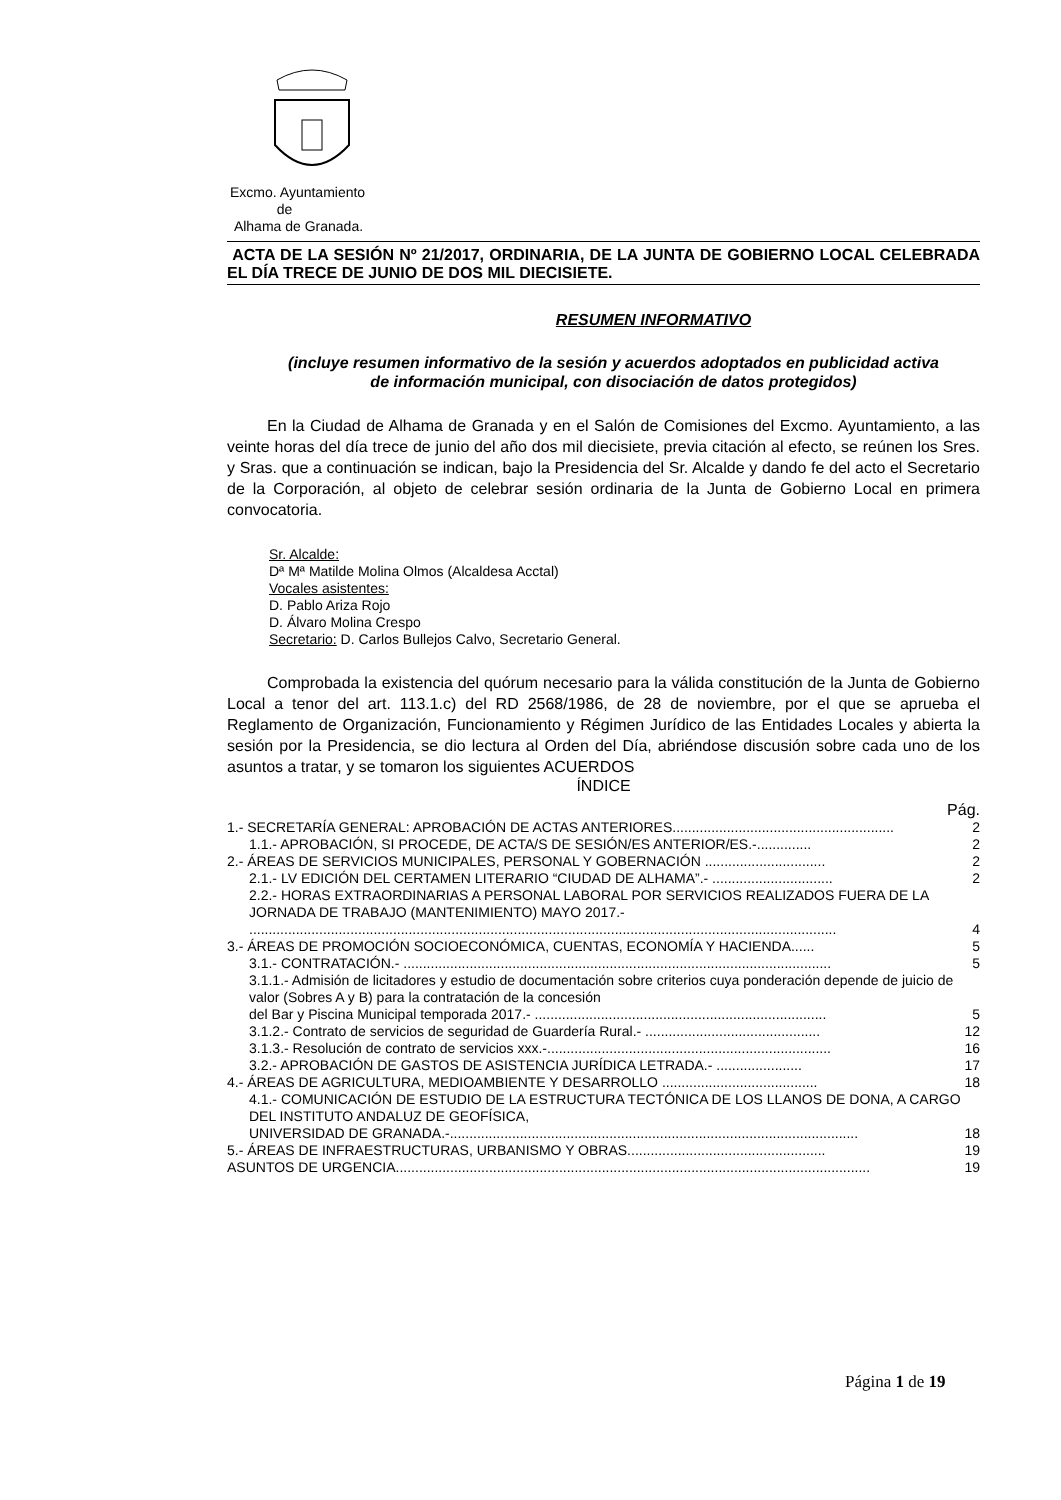Excmo. Ayuntamiento
de
Alhama de Granada.
ACTA DE LA SESIÓN Nº 21/2017, ORDINARIA, DE LA JUNTA DE GOBIERNO LOCAL CELEBRADA EL DÍA TRECE DE JUNIO DE DOS MIL DIECISIETE.
RESUMEN INFORMATIVO
(incluye resumen informativo de la sesión y acuerdos adoptados en publicidad activa de información municipal, con disociación de datos protegidos)
En la Ciudad de Alhama de Granada y en el Salón de Comisiones del Excmo. Ayuntamiento, a las veinte horas del día trece de junio del año dos mil diecisiete, previa citación al efecto, se reúnen los Sres. y Sras. que a continuación se indican, bajo la Presidencia del Sr. Alcalde y dando fe del acto el Secretario de la Corporación, al objeto de celebrar sesión ordinaria de la Junta de Gobierno Local en primera convocatoria.
Sr. Alcalde:
Dª Mª Matilde Molina Olmos (Alcaldesa Acctal)
Vocales asistentes:
D. Pablo Ariza Rojo
D. Álvaro Molina Crespo
Secretario: D. Carlos Bullejos Calvo, Secretario General.
Comprobada la existencia del quórum necesario para la válida constitución de la Junta de Gobierno Local a tenor del art. 113.1.c) del RD 2568/1986, de 28 de noviembre, por el que se aprueba el Reglamento de Organización, Funcionamiento y Régimen Jurídico de las Entidades Locales y abierta la sesión por la Presidencia, se dio lectura al Orden del Día, abriéndose discusión sobre cada uno de los asuntos a tratar, y se tomaron los siguientes ACUERDOS
ÍNDICE
Pág.
1.- SECRETARÍA GENERAL: APROBACIÓN DE ACTAS ANTERIORES......................................................... 2
1.1.- APROBACIÓN, SI PROCEDE, DE ACTA/S DE SESIÓN/ES ANTERIOR/ES.-.............. 2
2.- ÁREAS DE SERVICIOS MUNICIPALES, PERSONAL Y GOBERNACIÓN ............................... 2
2.1.- LV EDICIÓN DEL CERTAMEN LITERARIO “CIUDAD DE ALHAMA”.- ............................... 2
2.2.- HORAS EXTRAORDINARIAS A PERSONAL LABORAL POR SERVICIOS REALIZADOS FUERA DE LA JORNADA DE TRABAJO (MANTENIMIENTO) MAYO 2017.-
....................................................................................................................................................... 4
3.- ÁREAS DE PROMOCIÓN SOCIOECONÓMICA, CUENTAS, ECONOMÍA Y HACIENDA...... 5
3.1.- CONTRATACIÓN.- .............................................................................................................. 5
3.1.1.- Admisión de licitadores y estudio de documentación sobre criterios cuya ponderación depende de juicio de valor (Sobres A y B) para la contratación de la concesión
del Bar y Piscina Municipal temporada 2017.- ........................................................................... 5
3.1.2.- Contrato de servicios de seguridad de Guardería Rural.- ............................................. 12
3.1.3.- Resolución de contrato de servicios xxx.-......................................................................... 16
3.2.- APROBACIÓN DE GASTOS DE ASISTENCIA JURÍDICA LETRADA.- ...................... 17
4.- ÁREAS DE AGRICULTURA, MEDIOAMBIENTE Y DESARROLLO ........................................ 18
4.1.- COMUNICACIÓN DE ESTUDIO DE LA ESTRUCTURA TECTÓNICA DE LOS LLANOS DE DONA, A CARGO DEL INSTITUTO ANDALUZ DE GEOFÍSICA,
UNIVERSIDAD DE GRANADA.-......................................................................................................... 18
5.- ÁREAS DE INFRAESTRUCTURAS, URBANISMO Y OBRAS................................................... 19
ASUNTOS DE URGENCIA.......................................................................................................................... 19
Página 1 de 19